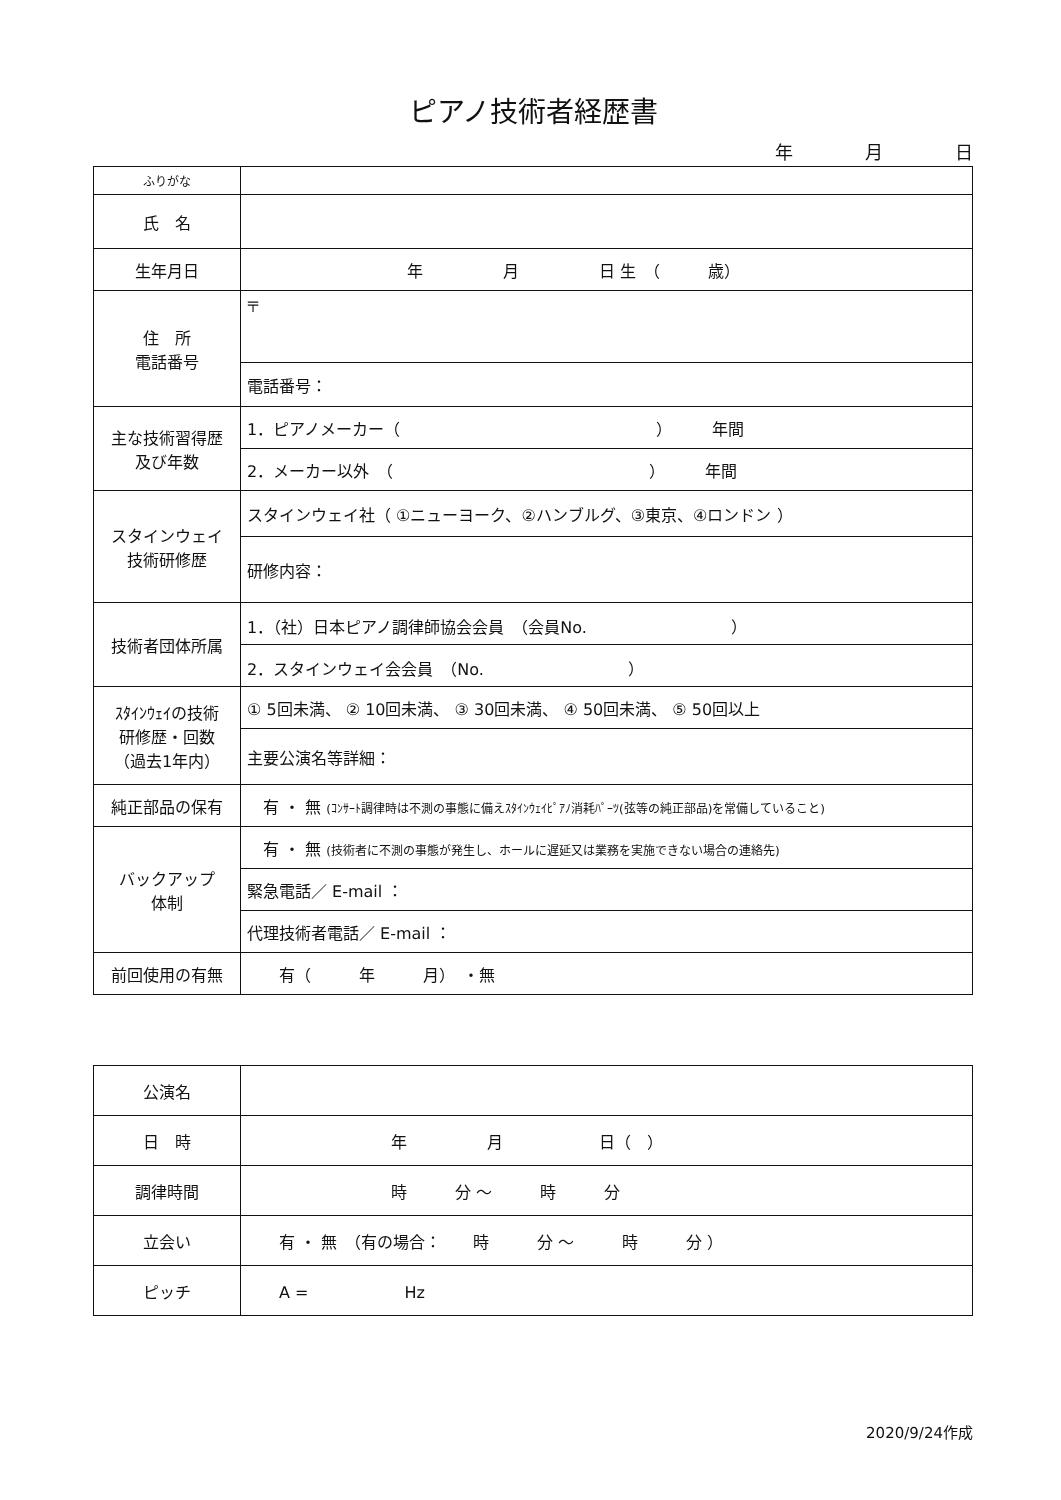ピアノ技術者経歴書
年　　　　月　　　　日
| ふりがな | |
| 氏 名 | |
| 生年月日 | 年 月 日 生 （ 歳） |
| 住 所 電話番号 | 〒 |
| | 電話番号： |
| 主な技術習得歴 及び年数 | 1．ピアノメーカー（ ） 年間 |
| | 2．メーカー以外 （ ） 年間 |
| スタインウェイ 技術研修歴 | スタインウェイ社（ ①ニューヨーク、②ハンブルグ、③東京、④ロンドン ） |
| | 研修内容： |
| 技術者団体所属 | 1．（社）日本ピアノ調律師協会会員 （会員No. ） |
| | 2．スタインウェイ会会員 （No. ） |
| ｽﾀｲﾝｳｪｲの技術 研修歴・回数 （過去1年内） | ① 5回未満、 ② 10回未満、 ③ 30回未満、 ④ 50回未満、 ⑤ 50回以上 |
| | 主要公演名等詳細： |
| 純正部品の保有 | 有 ・ 無 (ｺﾝｻｰﾄ調律時は不測の事態に備えｽﾀｲﾝｳｪｲﾋﾟｱﾉ消耗ﾊﾟｰﾂ(弦等の純正部品)を常備していること) |
| バックアップ 体制 | 有 ・ 無 (技術者に不測の事態が発生し、ホールに遅延又は業務を実施できない場合の連絡先) |
| | 緊急電話／ E-mail ： |
| | 代理技術者電話／ E-mail ： |
| 前回使用の有無 | 有（ 年 月） ・無 |
| 公演名 | |
| 日 時 | 年 月 日（ ） |
| 調律時間 | 時 分 ～ 時 分 |
| 立会い | 有 ・ 無 （有の場合： 時 分 ～ 時 分 ） |
| ピッチ | A = Hz |
2020/9/24作成